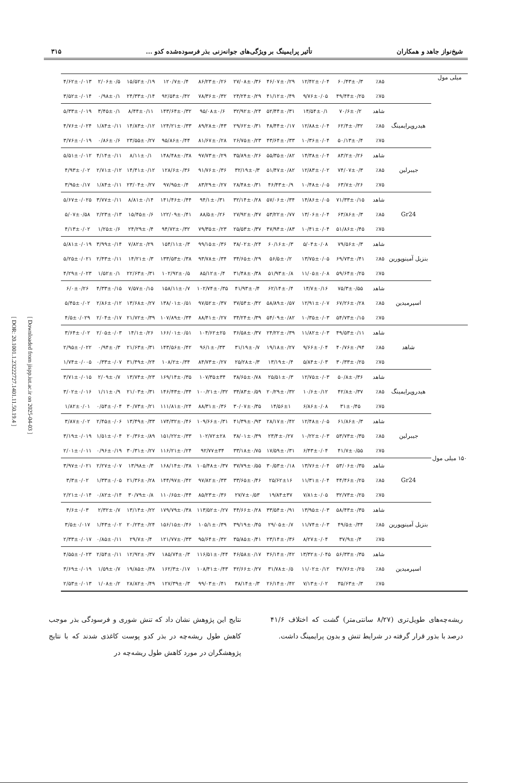[ DOR: 20.1001.1.23222727.1401.11.50.19.4 ]
[ Downloaded from jispp.iut.ac.ir on 2025-04-03 ]
شیخ‌نواز جاهد و همکاران تأثیر پرایمینگ بر ویژگی‌های جوانه‌زنی بذر فرسوده‌شده کدو ... ۳۱۵
| میلی مول | | ٪۸۵ | ۶۰/۴۳±۰/۳ | ۱۲/۴۲±۰/۰۴ | ۴۶/۰۷±۰/۲۹ | ۲۷/۰۸±۰/۳۶ | ۸۶/۲۳±۰/۲۶ | ۱۲۰/۷±۰/۴ | ۱۵/۵۲±۰/۱۹ | ۲/۰۶±۰/۵ | ۴/۶۲±۰/۰۱۳ |
| | | ٪۷۵ | ۴۹/۴۴±۰/۲۵ | ۹/۷۶±۰/۰۵ | ۴۱/۱۲±۰/۴۹ | ۲۴/۲۴±۰/۲۹ | ۷۸/۳۶±۰/۳۲ | ۹۲/۵۴±۰/۴۲ | ۲۴/۳۳±۰/۱۴ | ۰/۹۸±۰/۱ | ۳/۵۲±۰/۰۱۴ |
| | هیدروپرایمینگ | شاهد | ۷۰/۶±۰/۲ | ۱۴/۵۴±۰/۱ | ۵۲/۴۴±۰/۳۱ | ۳۲/۹۲±۰/۲۴ | ۹۵/۰۸±۰/۶ | ۱۴۳/۶۴±۰/۳۲ | ۸/۴۴±۰/۱۱ | ۳/۴۵±۰/۱ | ۵/۳۳±۰/۰۱۹ |
| | | ٪۸۵ | ۶۲/۴±۰/۳۲ | ۱۲/۸۸±۰/۰۴ | ۴۸/۴۴±۰/۱۷ | ۲۹/۶۲±۰/۳۱ | ۸۹/۲۸±۰/۴۳ | ۱۲۴/۲۱±۰/۳۳ | ۱۴/۸۳±۰/۱۲ | ۱/۸۴±۰/۱۱ | ۴/۷۶±۰/۰۲۴ |
| | | ٪۷۵ | ۵۰/۱۳±۰/۴ | ۱۰/۳۶±۰/۰۴ | ۴۳/۶۴±۰/۳۳ | ۲۶/۷۵±۰/۲۳ | ۸۱/۶۷±۰/۲۸ | ۹۵/۸۶±۰/۴۴ | ۲۳/۵۵±۰/۲۷ | ۰/۸۶±۰/۶ | ۳/۷۶±۰/۰۱۹ |
| | جیبرلین | شاهد | ۸۳/۲±۰/۲۶ | ۱۴/۳۸±۰/۰۴ | ۵۵/۳۵±۰/۸۲ | ۳۵/۸۹±۰/۲۶ | ۹۷/۷۳±۰/۲۹ | ۱۴۸/۴۸±۰/۳۸ | ۸/۱۱±۰/۱ | ۴/۱۴±۰/۱۱ | ۵/۵۱±۰/۰۱۲ |
| | | ٪۸۵ | ۷۴/۰۷±۰/۳ | ۱۲/۸۳±۰/۰۲ | ۵۱/۴۷±۰/۸۲ | ۳۲/۱۹±۰/۳ | ۹۱/۷۶±۰/۳۶ | ۱۲۸/۶±۰/۳۶ | ۱۴/۴۱±۰/۱۲ | ۲/۷۱±۰/۱۲ | ۴/۹۳±۰/۰۲ |
| | | ٪۷۵ | ۶۳/۷±۰/۲۶ | ۱۰/۴۸±۰/۰۵ | ۴۶/۴۳±۰/۹ | ۲۸/۴۸±۰/۳۱ | ۸۳/۲۹±۰/۲۷ | ۹۷/۹۵±۰/۴ | ۲۳/۰۴±۰/۲۷ | ۱/۸۴±۰/۱۱ | ۳/۹۵±۰/۱۷ |
| | Gr24 | شاهد | ۷۱/۳۳±۰/۱۵ | ۱۴/۸۶±۰/۰۵ | ۵۷/۰۶±۰/۳۴ | ۳۲/۱۴±۰/۲۸ | ۹۴/۱±۰/۳۱ | ۱۴۱/۴۶±۰/۴۴ | ۸/۸۱±۰/۱۴ | ۳/۷۷±۰/۱۱ | ۵/۶۷±۰/۰۲۵ |
| | | ٪۸۵ | ۶۳/۸۶±۰/۳ | ۱۳/۰۶±۰/۰۴ | ۵۳/۲۲±۰/۷۷ | ۲۷/۹۲±۰/۴۷ | ۸۸/۵±۰/۲۶ | ۱۲۲/۰۹±۰/۴۱ | ۱۵/۴۵±۰/۶ | ۲/۲۳±۰/۱۳ | ۵/۰۷±۰/۵۸ |
| | | ٪۷۵ | ۵۱/۸۶±۰/۴۵ | ۱۰/۴۱±۰/۰۴ | ۴۷/۹۴±۰/۸۳ | ۲۵/۵۳±۰/۳۷ | ۷۹/۳۵±۰/۲۳ | ۹۴/۷۲±۰/۳۲ | ۲۴/۲۹±۰/۴ | ۱/۲۵±۰/۶ | ۴/۱۳±۰/۰۲ |
| | بنزیل آمینوپورین | شاهد | ۷۹/۵۶±۰/۳ | ۵/۰۴±۰/۰۸ | ۶۰/۱۶±۰/۳ | ۳۸/۰۲±۰/۲۴ | ۹۹/۱۵±۰/۳۶ | ۱۵۴/۱۱±۰/۳ | ۷/۸۲±۰/۲۹ | ۳/۹۹±۰/۱۴ | ۵/۸۱±۰/۰۱۹ |
| | | ٪۸۵ | ۶۹/۷۳±۰/۴۱ | ۱۳/۷۵±۰/۰۵ | ۵۶/۵±۰/۲ | ۳۴/۶۵±۰/۲۹ | ۹۳/۷۸±۰/۳۴ | ۱۳۳/۵۳±۰/۳۸ | ۱۴/۲۱±۰/۳ | ۲/۴۳±۰/۱۱ | ۵/۲۵±۰/۰۲۱ |
| | | ٪۷۵ | ۵۹/۶۴±۰/۲۵ | ۱۱/۰۵±۰/۰۸ | ۵۱/۹۳±۰/۸ | ۳۱/۴۸±۰/۳۸ | ۸۵/۱۲±۰/۴ | ۱۰۲/۹۲±۰/۵ | ۲۲/۶۳±۰/۳۱ | ۱/۵۲±۰/۱ | ۴/۲۹±۰/۰۲۳ |
| | اسپرمیدین | شاهد | ۷۵/۳±۰/۵۵ | ۱۴/۷±۰/۱۶ | ۶۲/۱۴±۰/۴ | ۴۱/۹۳±۰/۴ | ۱۰۲/۷۴±۰/۳۵ | ۱۵۸/۱۱±۰/۷ | ۷/۵۷±۰/۱۵ | ۴/۳۳±۰/۱۵ | ۶/۰±۰/۲۶ |
| | | ٪۸۵ | ۶۷/۲۶±۰/۲۸ | ۱۲/۹۱±۰/۰۷ | ۵۸/۸۹±۰/۵۷ | ۳۷/۵۴±۰/۴۲ | ۹۷/۵۲±۰/۳۷ | ۱۳۸/۰۱±۰/۵۱ | ۱۳/۶۸±۰/۲۷ | ۲/۸۶±۰/۱۲ | ۵/۴۵±۰/۰۲ |
| | | ٪۷۵ | ۵۴/۷۳±۰/۱۵ | ۱۰/۳۵±۰/۰۳ | ۵۴/۰۹±۰/۸۲ | ۳۴/۲۴±۰/۳۹ | ۸۸/۴۱±۰/۲۷ | ۱۰۷/۸۹±۰/۳۴ | ۲۱/۷۲±۰/۳۹ | ۲/۰۴±۰/۱۷ | ۴/۵±۰/۰۲۹ |
| ۱۵۰ میلی مول | شاهد | شاهد | ۴۹/۵۳±۰/۱۱ | ۱۱/۸۲±۰/۰۳ | ۲۴/۲۲±۰/۳۹ | ۳۶/۵۸±۰/۳۷ | ۱۰۴/۶۲±۲۵ | ۱۶۶/۰۱±۰/۵۱ | ۱۴/۱±۰/۲۶ | ۲/۰۵±۰/۰۳ | ۳/۶۴±۰/۰۲ |
| | | ٪۸۵ | ۴۰/۷۶±۰/۹۴ | ۹/۶۶±۰/۰۴ | ۱۹/۱۸±۰/۲۷ | ۳۱/۱۹±۰/۷ | ۹۶/۱±۰/۳۳ | ۱۴۳/۵۶±۰/۴۲ | ۲۱/۶۳±۰/۳۱ | ۰/۹۴±۰/۳ | ۲/۹۵±۰/۰۲۲ |
| | | ٪۷۵ | ۳۰/۳۳±۰/۲۵ | ۵/۸۴±۰/۰۳ | ۱۳/۱۹±۰/۴ | ۲۵/۲۸±۰/۳ | ۸۴/۷۳±۰/۲۷ | ۱۰۸/۲±۰/۳۴ | ۳۱/۴۹±۰/۲۴ | ۰/۳۳±۰/۰۷ | ۱/۷۴±۰/۰۰۵ |
| | هیدروپرایمینگ | شاهد | ۵۰/۸±۰/۳۶ | ۱۲/۷۵±۰/۰۳ | ۲۵/۵۱±۰/۳ | ۳۸/۶۵±۰/۷۸ | ۱۰۷/۳۵±۳۴ | ۱۶۹/۱۴±۰/۳۵ | ۱۳/۷۴±۰/۲۳ | ۲/۰۹±۰/۷ | ۳/۷۱±۰/۰۱۵ |
| | | ٪۸۵ | ۴۲/۸±۰/۳۷ | ۱۰/۶±۰/۱۲ | ۲۰/۲۹±۰/۳۲ | ۳۴/۸۳±۰/۵۹ | ۱۰۰/۲۱±۰/۳۲ | ۱۴۶/۴۳±۰/۳۴ | ۲۱/۰۳±۰/۳۱ | ۱/۱۱±۰/۹ | ۳/۰۲±۰/۰۱۶ |
| | | ٪۷۵ | ۳۱±۰/۴۵ | ۶/۸۶±۰/۰۸ | ۱۴/۵۶±۱ | ۳۰/۰۷±۰/۳۵ | ۸۸/۳۱±۰/۳۶ | ۱۱۱/۸۱±۰/۲۴ | ۳۰/۷۳±۰/۲۱ | ۰/۵۴±۰/۰۴ | ۱/۸۲±۰/۰۱ |
| | جیبرلین | شاهد | ۶۱/۸۶±۰/۳ | ۱۲/۴۸±۰/۰۵ | ۲۸/۱۷±۰/۴۲ | ۴۱/۳۹±۰/۹۳ | ۱۰۹/۶۶±۰/۳۱ | ۱۷۴/۳۲±۰/۴۶ | ۱۳/۴۹±۰/۳۳ | ۲/۴۵±۰/۰۶ | ۳/۸۷±۰/۰۲ |
| | | ٪۸۵ | ۵۳/۷۳±۰/۳۵ | ۱۰/۲۲±۰/۰۳ | ۲۳/۴±۰/۲۷ | ۳۸/۰۱±۰/۳۹ | ۱۰۲/۷۲±۲۸ | ۱۵۱/۲۲±۰/۳۳ | ۲۰/۳۶±۰/۸۹ | ۱/۵۱±۰/۰۴ | ۳/۱۹±۰/۰۱۹ |
| | | ٪۷۵ | ۴۱/۷±۰/۵۵ | ۶/۴۳±۰/۰۴ | ۱۷/۵۹±۰/۳۱ | ۳۳/۱۸±۰/۷۵ | ۹۲/۷۷±۳۴ | ۱۱۶/۲۱±۰/۲۴ | ۳۰/۳۱±۰/۲۷ | ۰/۹۶±۰/۱۹ | ۲/۰۱±۰/۰۱۱ |
| | Gr24 | شاهد | ۵۳/۰۶±۰/۳۵ | ۱۳/۷۶±۰/۰۴ | ۳۰/۵۳±۰/۱۸ | ۳۷/۷۹±۰/۵۵ | ۱۰۵/۴۸±۰/۳۷ | ۱۶۸/۱۴±۰/۳۸ | ۱۳/۹۸±۰/۳ | ۲/۲۷±۰/۰۷ | ۳/۹۷±۰/۰۲۱ |
| | | ٪۸۵ | ۴۴/۴۶±۰/۲۵ | ۱۱/۳۱±۰/۰۴ | ۲۵/۶۲±۱۶ | ۳۳/۶۵±۰/۴۶ | ۹۷/۸۲±۰/۳۳ | ۱۴۴/۹۷±۰/۴۲ | ۲۱/۳۶±۰/۲۸ | ۱/۳۳±۰/۰۵ | ۳/۳±۰/۰۲ |
| | | ٪۷۵ | ۳۲/۷۳±۰/۲۵ | ۷/۸۱±۰/۰۵ | ۱۹/۸۴±۳۷ | ۲۷/۷±۰/۵۳ | ۸۵/۲۳±۰/۳۶ | ۱۱۰/۶۵±۰/۴۴ | ۳۰/۷۹±۰/۸ | ۰/۸۲±۰/۱۴ | ۲/۲۱±۰/۰۱۴ |
| | بنزیل آمینوپورین | شاهد | ۵۸/۴۳±۰/۳۵ | ۱۳/۹۵±۰/۰۳ | ۳۳/۵۴±۰/۹۱ | ۴۴/۶۶±۰/۲۸ | ۱۱۳/۵۲±۰/۲۷ | ۱۷۹/۷۹±۰/۳۸ | ۱۳/۱۴±۰/۲۲ | ۲/۳۲±۰/۷ | ۴/۶±۰/۰۳ |
| | | ٪۸۵ | ۴۹/۵±۰/۳۴ | ۱۱/۷۴±۰/۰۳ | ۲۹/۰۵±۰/۷ | ۳۹/۱۹±۰/۴۵ | ۱۰۵/۱±۰/۳۹ | ۱۵۶/۱۵±۰/۴۶ | ۲۰/۲۳±۰/۲۴ | ۱/۴۳±۰/۰۲ | ۳/۵±۰/۰۱۷ |
| | | ٪۷۵ | ۳۷/۹±۰/۴ | ۸/۲۷±۰/۰۴ | ۲۳/۱۴±۰/۳۶ | ۳۵/۸۵±۰/۴۱ | ۹۵/۶۴±۰/۳۲ | ۱۲۱/۷۷±۰/۳۳ | ۲۹/۷±۰/۴ | ۰/۸۵±۰/۱۱ | ۲/۳۳±۰/۰۱۷ |
| | اسپرمیدین | شاهد | ۵۶/۳۳±۰/۳۵ | ۱۳/۳۲±۰/۰۴۵ | ۳۶/۱۴±۰/۴۲ | ۴۶/۵۸±۰/۱۷ | ۱۱۶/۵۱±۰/۴۴ | ۱۸۵/۷۴±۰/۳ | ۱۲/۹۲±۰/۳۷ | ۲/۵۴±۰/۱۱ | ۴/۵۵±۰/۰۲۳ |
| | | ٪۸۵ | ۴۷/۷۶±۰/۲۵ | ۱۱/۰۲±۰/۱۲ | ۳۱/۷۸±۰/۵ | ۴۲/۶۶±۰/۲۷ | ۱۰۸/۴۱±۰/۴۳ | ۱۶۲/۳±۰/۱۷ | ۱۹/۸۵±۰/۳۸ | ۱/۵۹±۰/۷ | ۳/۶۹±۰/۰۱۹ |
| | | ٪۷۵ | ۳۵/۶۳±۰/۳ | ۷/۱۳±۰/۰۲ | ۲۶/۱۴±۰/۴۲ | ۳۸/۱۴±۰/۳ | ۹۹/۰۳±۰/۴۱ | ۱۲۷/۳۹±۰/۳ | ۲۸/۸۲±۰/۴۹ | ۱/۰۸±۰/۲ | ۲/۵۳±۰/۰۱۳ |
ریشه‌چه‌های طویل‌تری (۸/۲۷ سانتی‌متر) گشت که اختلاف ۴۱/۶ درصد با بذور قرار گرفته در شرایط تنش و بدون پرایمینگ داشت.
نتایج این پژوهش نشان داد که تنش شوری و فرسودگی بذر موجب کاهش طول ریشه‌چه در بذر کدو پوست کاغذی شدند که با نتایج پژوهشگران در مورد کاهش طول ریشه‌چه در